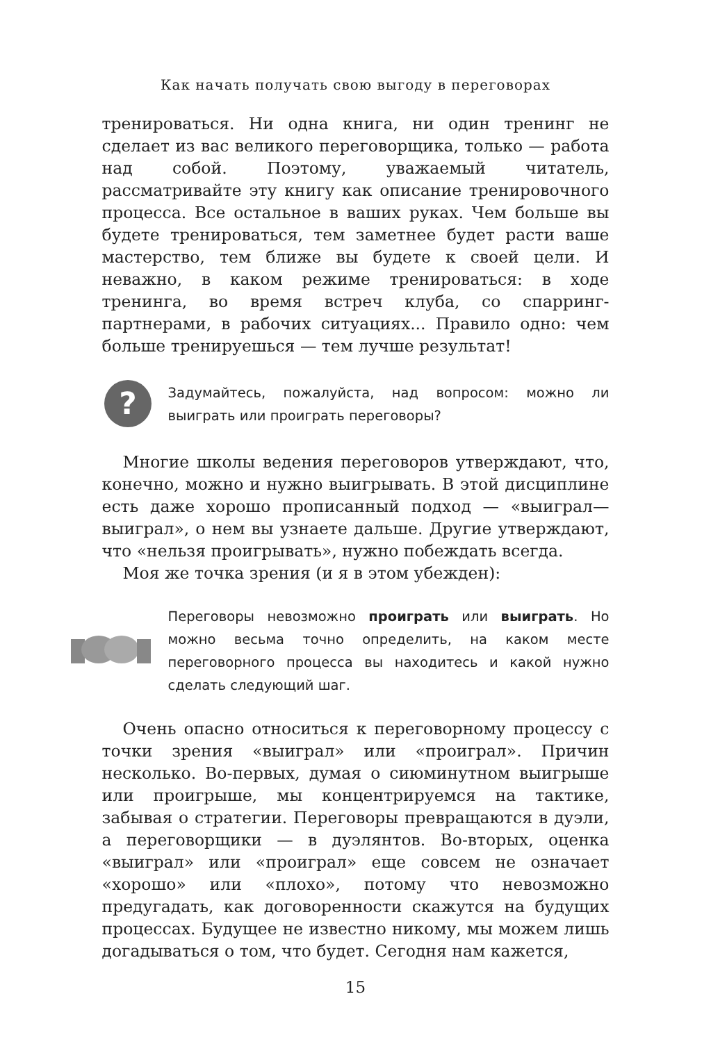Как начать получать свою выгоду в переговорах
тренироваться. Ни одна книга, ни один тренинг не сделает из вас великого переговорщика, только — работа над собой. Поэтому, уважаемый читатель, рассматривайте эту книгу как описание тренировочного процесса. Все остальное в ваших руках. Чем больше вы будете тренироваться, тем заметнее будет расти ваше мастерство, тем ближе вы будете к своей цели. И неважно, в каком режиме тренироваться: в ходе тренинга, во время встреч клуба, со спарринг-партнерами, в рабочих ситуациях... Правило одно: чем больше тренируешься — тем лучше результат!
?
Задумайтесь, пожалуйста, над вопросом: можно ли выиграть или проиграть переговоры?
Многие школы ведения переговоров утверждают, что, конечно, можно и нужно выигрывать. В этой дисциплине есть даже хорошо прописанный подход — «выиграл—выиграл», о нем вы узнаете дальше. Другие утверждают, что «нельзя проигрывать», нужно побеждать всегда.
Моя же точка зрения (и я в этом убежден):
Переговоры невозможно проиграть или выиграть. Но можно весьма точно определить, на каком месте переговорного процесса вы находитесь и какой нужно сделать следующий шаг.
Очень опасно относиться к переговорному процессу с точки зрения «выиграл» или «проиграл». Причин несколько. Во-первых, думая о сиюминутном выигрыше или проигрыше, мы концентрируемся на тактике, забывая о стратегии. Переговоры превращаются в дуэли, а переговорщики — в дуэлянтов. Во-вторых, оценка «выиграл» или «проиграл» еще совсем не означает «хорошо» или «плохо», потому что невозможно предугадать, как договоренности скажутся на будущих процессах. Будущее не известно никому, мы можем лишь догадываться о том, что будет. Сегодня нам кажется,
15